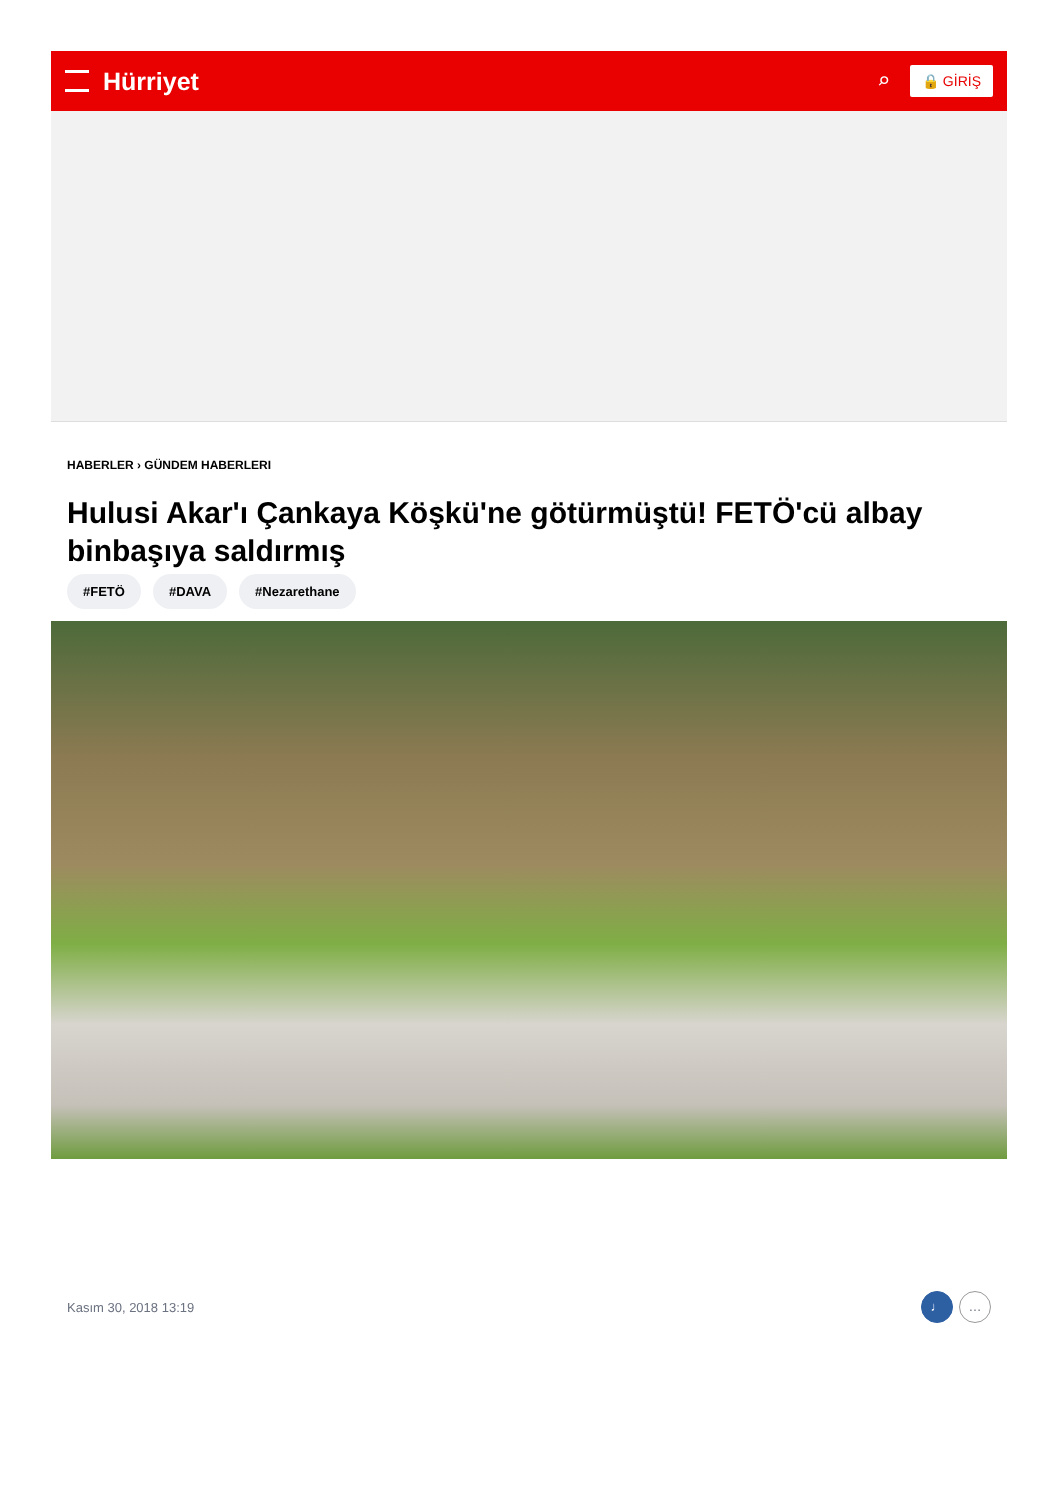Hürriyet ⌕
🔒 GİRİŞ
HABERLER › GÜNDEM HABERLERI
Hulusi Akar'ı Çankaya Köşkü'ne götürmüştü! FETÖ'cü albay binbaşıya saldırmış
#FETÖ #DAVA #Nezarethane
Kasım 30, 2018 13:19 ♩ …